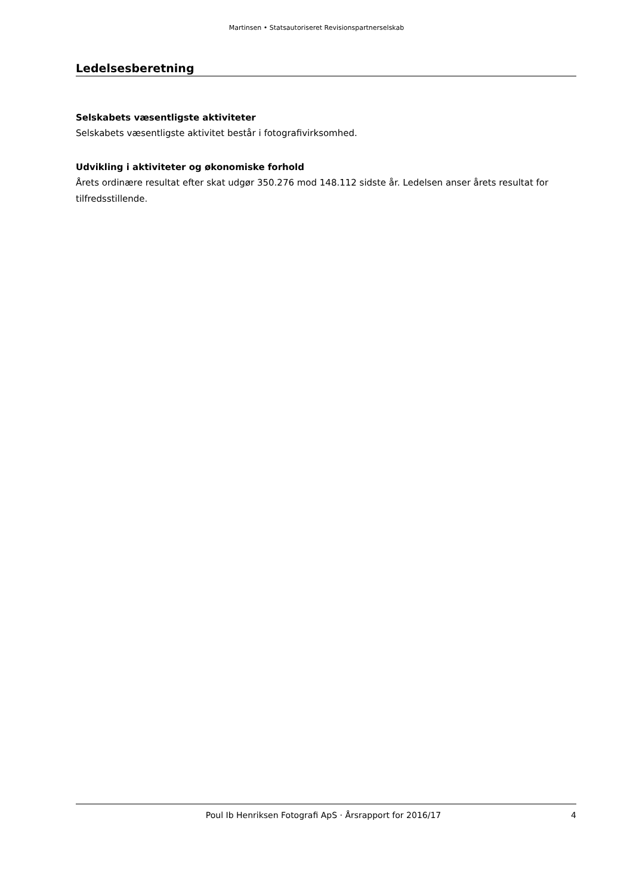Martinsen • Statsautoriseret Revisionspartnerselskab
Ledelsesberetning
Selskabets væsentligste aktiviteter
Selskabets væsentligste aktivitet består i fotografivirksomhed.
Udvikling i aktiviteter og økonomiske forhold
Årets ordinære resultat efter skat udgør 350.276 mod 148.112 sidste år. Ledelsen anser årets resultat for tilfredsstillende.
Poul Ib Henriksen Fotografi ApS · Årsrapport for 2016/17 4